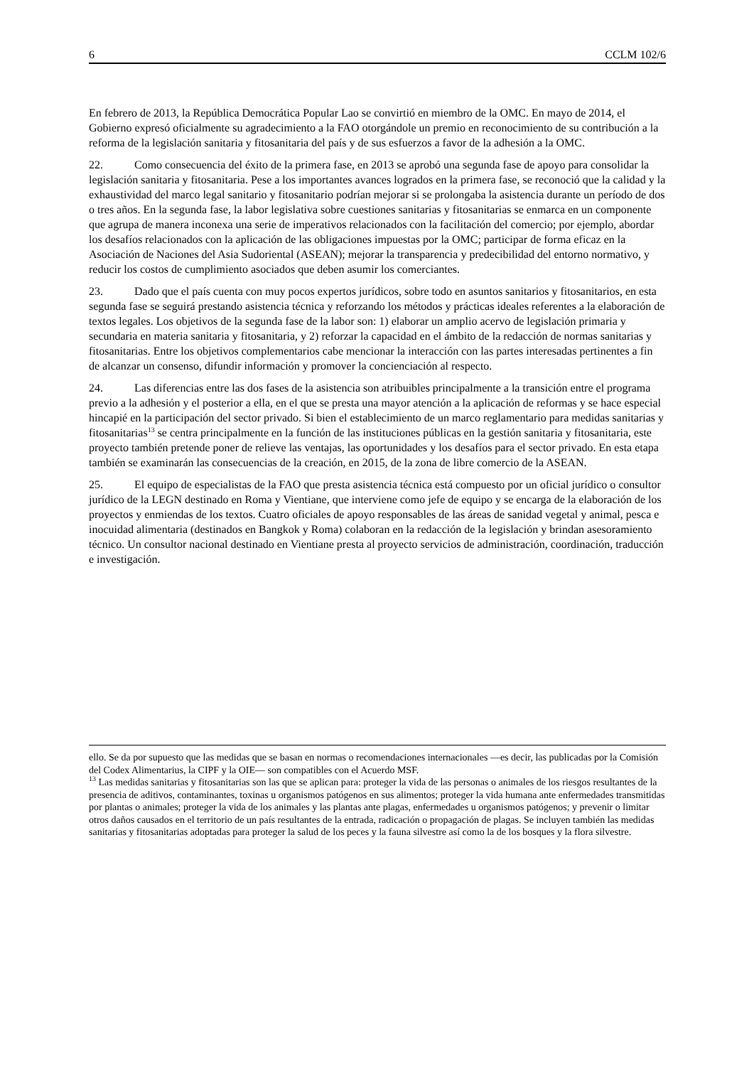6 CCLM 102/6
En febrero de 2013, la República Democrática Popular Lao se convirtió en miembro de la OMC. En mayo de 2014, el Gobierno expresó oficialmente su agradecimiento a la FAO otorgándole un premio en reconocimiento de su contribución a la reforma de la legislación sanitaria y fitosanitaria del país y de sus esfuerzos a favor de la adhesión a la OMC.
22. Como consecuencia del éxito de la primera fase, en 2013 se aprobó una segunda fase de apoyo para consolidar la legislación sanitaria y fitosanitaria. Pese a los importantes avances logrados en la primera fase, se reconoció que la calidad y la exhaustividad del marco legal sanitario y fitosanitario podrían mejorar si se prolongaba la asistencia durante un período de dos o tres años. En la segunda fase, la labor legislativa sobre cuestiones sanitarias y fitosanitarias se enmarca en un componente que agrupa de manera inconexa una serie de imperativos relacionados con la facilitación del comercio; por ejemplo, abordar los desafíos relacionados con la aplicación de las obligaciones impuestas por la OMC; participar de forma eficaz en la Asociación de Naciones del Asia Sudoriental (ASEAN); mejorar la transparencia y predecibilidad del entorno normativo, y reducir los costos de cumplimiento asociados que deben asumir los comerciantes.
23. Dado que el país cuenta con muy pocos expertos jurídicos, sobre todo en asuntos sanitarios y fitosanitarios, en esta segunda fase se seguirá prestando asistencia técnica y reforzando los métodos y prácticas ideales referentes a la elaboración de textos legales. Los objetivos de la segunda fase de la labor son: 1) elaborar un amplio acervo de legislación primaria y secundaria en materia sanitaria y fitosanitaria, y 2) reforzar la capacidad en el ámbito de la redacción de normas sanitarias y fitosanitarias. Entre los objetivos complementarios cabe mencionar la interacción con las partes interesadas pertinentes a fin de alcanzar un consenso, difundir información y promover la concienciación al respecto.
24. Las diferencias entre las dos fases de la asistencia son atribuibles principalmente a la transición entre el programa previo a la adhesión y el posterior a ella, en el que se presta una mayor atención a la aplicación de reformas y se hace especial hincapié en la participación del sector privado. Si bien el establecimiento de un marco reglamentario para medidas sanitarias y fitosanitarias<sup>13</sup> se centra principalmente en la función de las instituciones públicas en la gestión sanitaria y fitosanitaria, este proyecto también pretende poner de relieve las ventajas, las oportunidades y los desafíos para el sector privado. En esta etapa también se examinarán las consecuencias de la creación, en 2015, de la zona de libre comercio de la ASEAN.
25. El equipo de especialistas de la FAO que presta asistencia técnica está compuesto por un oficial jurídico o consultor jurídico de la LEGN destinado en Roma y Vientiane, que interviene como jefe de equipo y se encarga de la elaboración de los proyectos y enmiendas de los textos. Cuatro oficiales de apoyo responsables de las áreas de sanidad vegetal y animal, pesca e inocuidad alimentaria (destinados en Bangkok y Roma) colaboran en la redacción de la legislación y brindan asesoramiento técnico. Un consultor nacional destinado en Vientiane presta al proyecto servicios de administración, coordinación, traducción e investigación.
ello. Se da por supuesto que las medidas que se basan en normas o recomendaciones internacionales —es decir, las publicadas por la Comisión del Codex Alimentarius, la CIPF y la OIE— son compatibles con el Acuerdo MSF.
<sup>13</sup> Las medidas sanitarias y fitosanitarias son las que se aplican para: proteger la vida de las personas o animales de los riesgos resultantes de la presencia de aditivos, contaminantes, toxinas u organismos patógenos en sus alimentos; proteger la vida humana ante enfermedades transmitidas por plantas o animales; proteger la vida de los animales y las plantas ante plagas, enfermedades u organismos patógenos; y prevenir o limitar otros daños causados en el territorio de un país resultantes de la entrada, radicación o propagación de plagas. Se incluyen también las medidas sanitarias y fitosanitarias adoptadas para proteger la salud de los peces y la fauna silvestre así como la de los bosques y la flora silvestre.